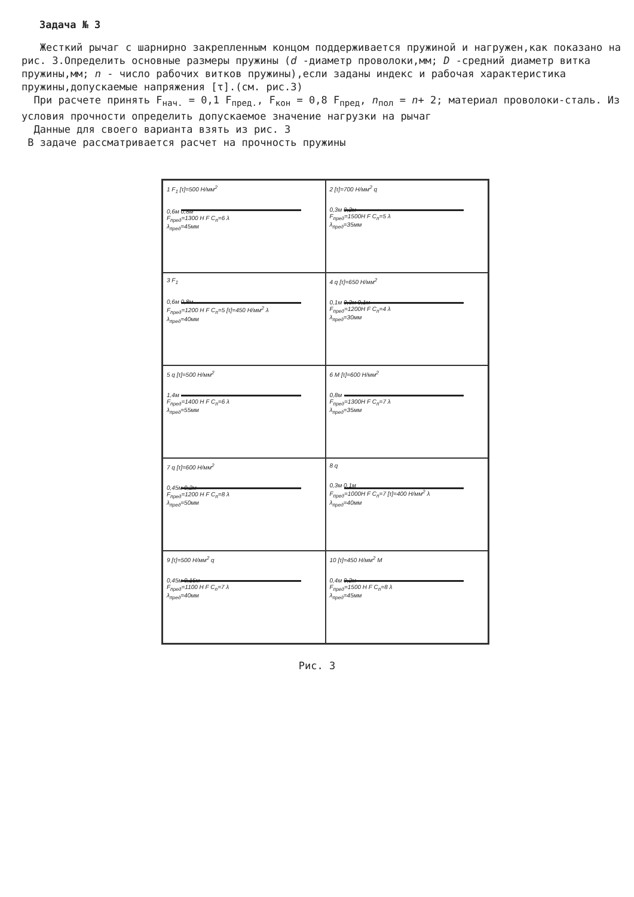Задача № 3
Жесткий рычаг с шарнирно закрепленным концом поддерживается пружиной и нагружен,как показано на рис. 3.Определить основные размеры пружины (d -диаметр проволоки,мм; D -средний диаметр витка пружины,мм; n - число рабочих витков пружины),если заданы индекс и рабочая характеристика пружины,допускаемые напряжения [τ].(см. рис.3)
При расчете принять F<sub>нач.</sub> = 0,1 F<sub>пред.</sub>, F<sub>кон</sub> = 0,8 F<sub>пред</sub>, n<sub>пол</sub> = n+ 2; материал проволоки-сталь. Из условия прочности определить допускаемое значение нагрузки на рычаг
Данные для своего варианта взять из рис. 3
В задаче рассматривается расчет на прочность пружины
1 F<sub>1</sub> [τ]=500 Н/мм<sup>2</sup>
0,6м 0,8м
F<sub>пред</sub>=1300 Н F C<sub>п</sub>=6 λ
λ<sub>пред</sub>=45мм
2 [τ]=700 Н/мм<sup>2</sup> q
0,3м 0,2м
F<sub>пред</sub>=1500Н F C<sub>п</sub>=5 λ
λ<sub>пред</sub>=35мм
3 F<sub>1</sub>
0,6м 0,8м
F<sub>пред</sub>=1200 Н F C<sub>п</sub>=5 [τ]=450 Н/мм<sup>2</sup> λ
λ<sub>пред</sub>=40мм
4 q [τ]=650 Н/мм<sup>2</sup>
0,1м 0,3м 0,1м
F<sub>пред</sub>=1200Н F C<sub>п</sub>=4 λ
λ<sub>пред</sub>=30мм
5 q [τ]=500 Н/мм<sup>2</sup>
1,4м
F<sub>пред</sub>=1400 Н F C<sub>п</sub>=6 λ
λ<sub>пред</sub>=55мм
6 M [τ]=600 Н/мм<sup>2</sup>
0,8м
F<sub>пред</sub>=1300Н F C<sub>п</sub>=7 λ
λ<sub>пред</sub>=35мм
7 q [τ]=600 Н/мм<sup>2</sup>
0,45м 0,2м
F<sub>пред</sub>=1200 Н F C<sub>п</sub>=8 λ
λ<sub>пред</sub>=50мм
8 q
0,3м 0,1м
F<sub>пред</sub>=1000Н F C<sub>п</sub>=7 [τ]=400 Н/мм<sup>2</sup> λ
λ<sub>пред</sub>=40мм
9 [τ]=500 Н/мм<sup>2</sup> q
0,45м 0,15м
F<sub>пред</sub>=1100 Н F C<sub>п</sub>=7 λ
λ<sub>пред</sub>=40мм
10 [τ]=450 Н/мм<sup>2</sup> M
0,4м 0,2м
F<sub>пред</sub>=1500 Н F C<sub>п</sub>=8 λ
λ<sub>пред</sub>=45мм
Рис. 3